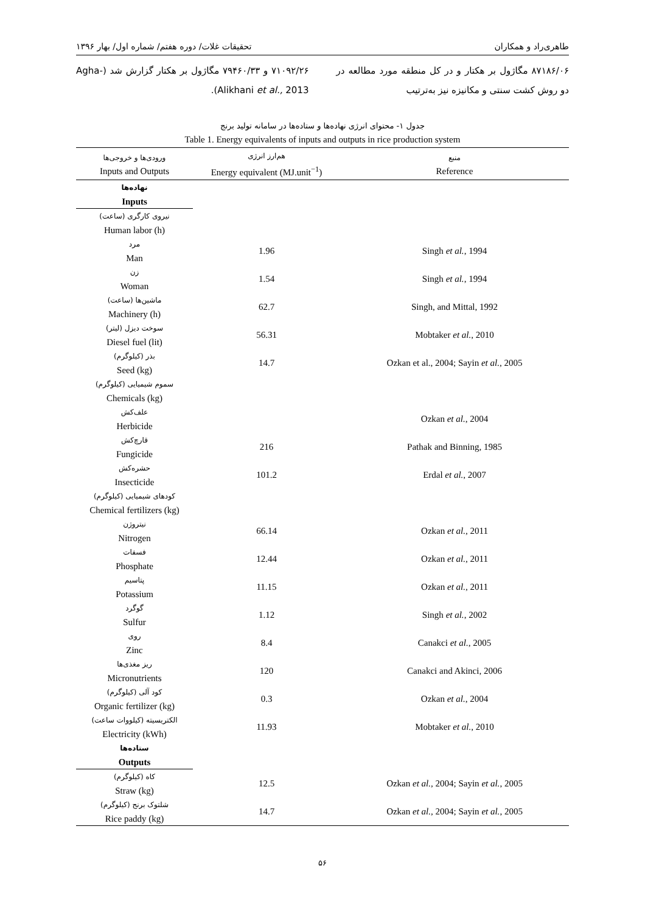طاهری‌راد و همکاران تحقیقات غلات/ دوره هفتم/ شماره اول/ بهار ۱۳۹۶
۸۷۱۸۶/۰۶ مگاژول بر هکتار و در کل منطقه مورد مطالعه در دو روش کشت سنتی و مکانیزه نیز به‌ترتیب
۷۱۰۹۲/۲۶ و ۷۹۴۶۰/۳۳ مگاژول بر هکتار گزارش شد (Agha-Alikhani et al., 2013).
جدول ۱- محتوای انرژی نهاده‌ها و ستاده‌ها در سامانه تولید برنج
Table 1. Energy equivalents of inputs and outputs in rice production system
| ورودی‌ها و خروجی‌ها Inputs and Outputs | هم‌ارز انرژی Energy equivalent (MJ.unit<sup>−1</sup>) | منبع Reference |
| --- | --- | --- |
| نهاده‌ها Inputs | | |
| نیروی کارگری (ساعت) Human labor (h) | | |
| مرد Man | 1.96 | Singh et al. , 1994 |
| زن Woman | 1.54 | Singh et al. , 1994 |
| ماشین‌ها (ساعت) Machinery (h) | 62.7 | Singh, and Mittal, 1992 |
| سوخت دیزل (لیتر) Diesel fuel (lit) | 56.31 | Mobtaker et al. , 2010 |
| بذر (کیلوگرم) Seed (kg) | 14.7 | Ozkan et al., 2004; Sayin et al. , 2005 |
| سموم شیمیایی (کیلوگرم) Chemicals (kg) | | |
| علف‌کش Herbicide | | Ozkan et al. , 2004 |
| قارچ‌کش Fungicide | 216 | Pathak and Binning, 1985 |
| حشره‌کش Insecticide | 101.2 | Erdal et al. , 2007 |
| کودهای شیمیایی (کیلوگرم) Chemical fertilizers (kg) | | |
| نیتروژن Nitrogen | 66.14 | Ozkan et al. , 2011 |
| فسفات Phosphate | 12.44 | Ozkan et al. , 2011 |
| پتاسیم Potassium | 11.15 | Ozkan et al. , 2011 |
| گوگرد Sulfur | 1.12 | Singh et al. , 2002 |
| روی Zinc | 8.4 | Canakci et al. , 2005 |
| ریز مغذی‌ها Micronutrients | 120 | Canakci and Akinci, 2006 |
| کود آلی (کیلوگرم) Organic fertilizer (kg) | 0.3 | Ozkan et al. , 2004 |
| الکتریسیته (کیلووات ساعت) Electricity (kWh) | 11.93 | Mobtaker et al. , 2010 |
| ستاده‌ها Outputs | | |
| کاه (کیلوگرم) Straw (kg) | 12.5 | Ozkan et al., 2004; Sayin et al. , 2005 |
| شلتوک برنج (کیلوگرم) Rice paddy (kg) | 14.7 | Ozkan et al., 2004; Sayin et al. , 2005 |
۵۶